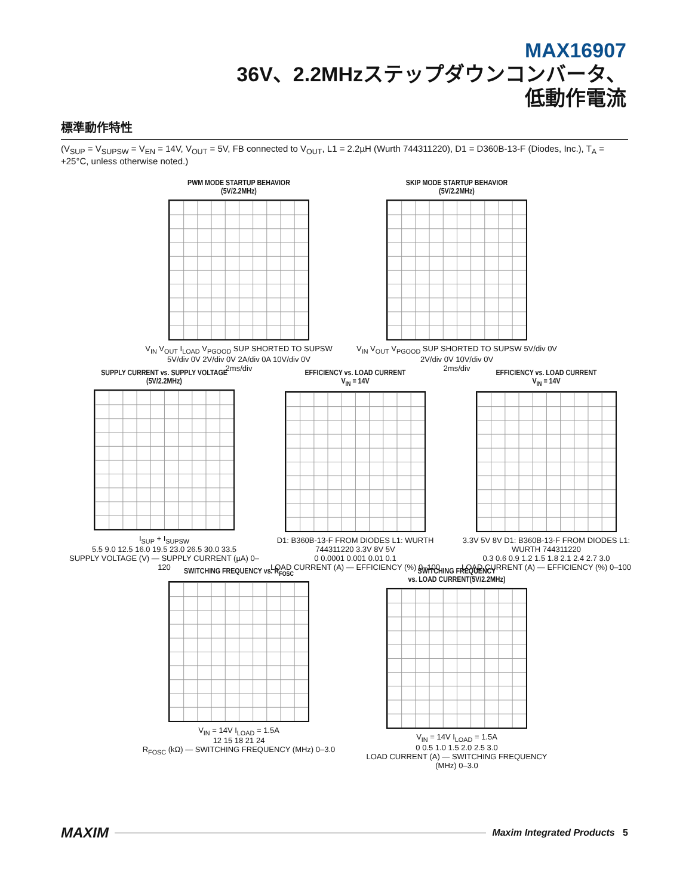MAX16907
36V、2.2MHzステップダウンコンバータ、
低動作電流
標準動作特性
(V<sub>SUP</sub> = V<sub>SUPSW</sub> = V<sub>EN</sub> = 14V, V<sub>OUT</sub> = 5V, FB connected to V<sub>OUT</sub>, L1 = 2.2µH (Wurth 744311220), D1 = D360B-13-F (Diodes, Inc.), T<sub>A</sub> = +25°C, unless otherwise noted.)
PWM MODE STARTUP BEHAVIOR
(5V/2.2MHz)
V<sub>IN</sub> V<sub>OUT</sub> I<sub>LOAD</sub> V<sub>PGOOD</sub> SUP SHORTED TO SUPSW 5V/div 0V 2V/div 0V 2A/div 0A 10V/div 0V
2ms/div
SKIP MODE STARTUP BEHAVIOR
(5V/2.2MHz)
V<sub>IN</sub> V<sub>OUT</sub> V<sub>PGOOD</sub> SUP SHORTED TO SUPSW 5V/div 0V 2V/div 0V 10V/div 0V
2ms/div
SUPPLY CURRENT vs. SUPPLY VOLTAGE
(5V/2.2MHz)
I<sub>SUP</sub> + I<sub>SUPSW</sub>
5.5 9.0 12.5 16.0 19.5 23.0 26.5 30.0 33.5
SUPPLY VOLTAGE (V) — SUPPLY CURRENT (µA) 0–120
EFFICIENCY vs. LOAD CURRENT
V<sub>IN</sub> = 14V
D1: B360B-13-F FROM DIODES L1: WURTH 744311220 3.3V 8V 5V
0 0.0001 0.001 0.01 0.1
LOAD CURRENT (A) — EFFICIENCY (%) 0–100
EFFICIENCY vs. LOAD CURRENT
V<sub>IN</sub> = 14V
3.3V 5V 8V D1: B360B-13-F FROM DIODES L1: WURTH 744311220
0.3 0.6 0.9 1.2 1.5 1.8 2.1 2.4 2.7 3.0
LOAD CURRENT (A) — EFFICIENCY (%) 0–100
SWITCHING FREQUENCY vs. R<sub>FOSC</sub>
V<sub>IN</sub> = 14V I<sub>LOAD</sub> = 1.5A
12 15 18 21 24
R<sub>FOSC</sub> (kΩ) — SWITCHING FREQUENCY (MHz) 0–3.0
SWITCHING FREQUENCY
vs. LOAD CURRENT(5V/2.2MHz)
V<sub>IN</sub> = 14V I<sub>LOAD</sub> = 1.5A
0 0.5 1.0 1.5 2.0 2.5 3.0
LOAD CURRENT (A) — SWITCHING FREQUENCY (MHz) 0–3.0
MAXIM Maxim Integrated Products 5